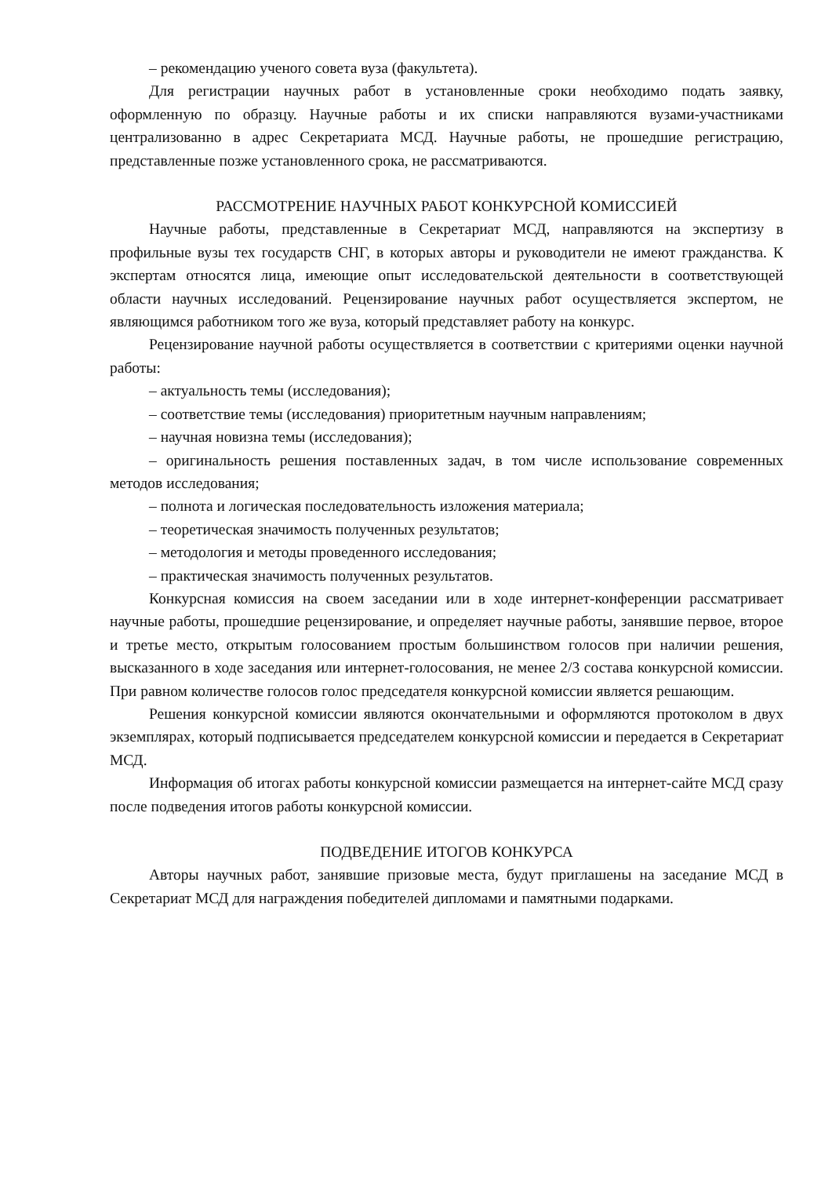– рекомендацию ученого совета вуза (факультета).
Для регистрации научных работ в установленные сроки необходимо подать заявку, оформленную по образцу. Научные работы и их списки направляются вузами-участниками централизованно в адрес Секретариата МСД. Научные работы, не прошедшие регистрацию, представленные позже установленного срока, не рассматриваются.
РАССМОТРЕНИЕ НАУЧНЫХ РАБОТ КОНКУРСНОЙ КОМИССИЕЙ
Научные работы, представленные в Секретариат МСД, направляются на экспертизу в профильные вузы тех государств СНГ, в которых авторы и руководители не имеют гражданства. К экспертам относятся лица, имеющие опыт исследовательской деятельности в соответствующей области научных исследований. Рецензирование научных работ осуществляется экспертом, не являющимся работником того же вуза, который представляет работу на конкурс.
Рецензирование научной работы осуществляется в соответствии с критериями оценки научной работы:
– актуальность темы (исследования);
– соответствие темы (исследования) приоритетным научным направлениям;
– научная новизна темы (исследования);
– оригинальность решения поставленных задач, в том числе использование современных методов исследования;
– полнота и логическая последовательность изложения материала;
– теоретическая значимость полученных результатов;
– методология и методы проведенного исследования;
– практическая значимость полученных результатов.
Конкурсная комиссия на своем заседании или в ходе интернет-конференции рассматривает научные работы, прошедшие рецензирование, и определяет научные работы, занявшие первое, второе и третье место, открытым голосованием простым большинством голосов при наличии решения, высказанного в ходе заседания или интернет-голосования, не менее 2/3 состава конкурсной комиссии. При равном количестве голосов голос председателя конкурсной комиссии является решающим.
Решения конкурсной комиссии являются окончательными и оформляются протоколом в двух экземплярах, который подписывается председателем конкурсной комиссии и передается в Секретариат МСД.
Информация об итогах работы конкурсной комиссии размещается на интернет-сайте МСД сразу после подведения итогов работы конкурсной комиссии.
ПОДВЕДЕНИЕ ИТОГОВ КОНКУРСА
Авторы научных работ, занявшие призовые места, будут приглашены на заседание МСД в Секретариат МСД для награждения победителей дипломами и памятными подарками.